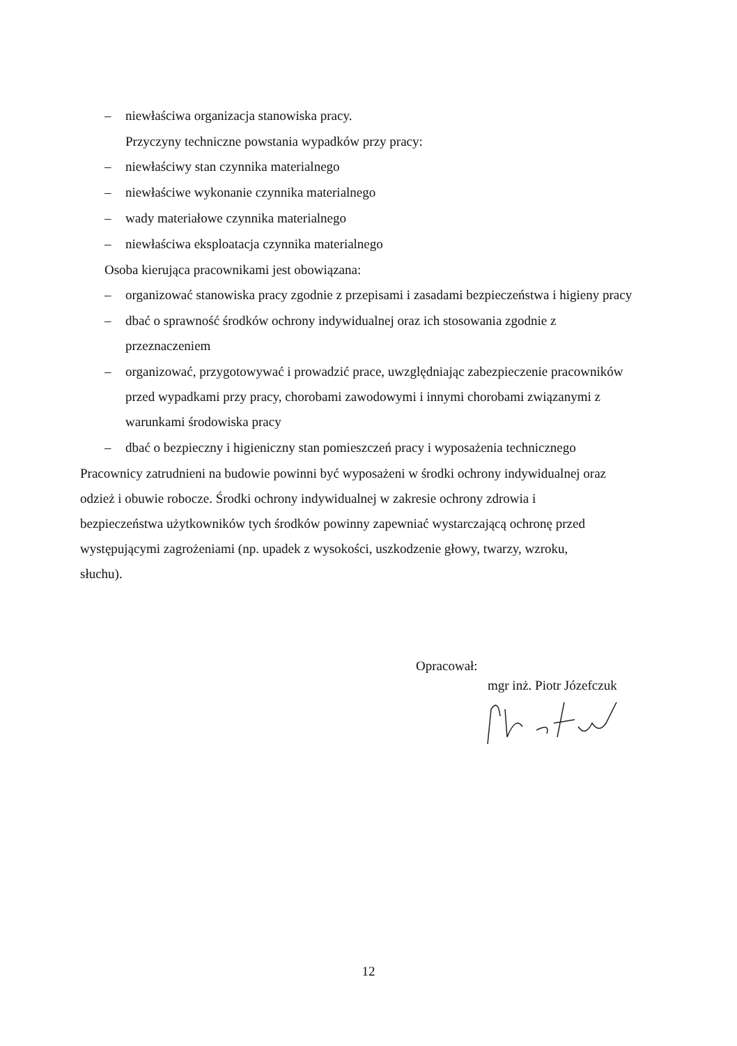– niewłaściwa organizacja stanowiska pracy.
Przyczyny techniczne powstania wypadków przy pracy:
– niewłaściwy stan czynnika materialnego
– niewłaściwe wykonanie czynnika materialnego
– wady materiałowe czynnika materialnego
– niewłaściwa eksploatacja czynnika materialnego
Osoba kierująca pracownikami jest obowiązana:
– organizować stanowiska pracy zgodnie z przepisami i zasadami bezpieczeństwa i higieny pracy
– dbać o sprawność środków ochrony indywidualnej oraz ich stosowania zgodnie z przeznaczeniem
– organizować, przygotowywać i prowadzić prace, uwzględniając zabezpieczenie pracowników przed wypadkami przy pracy, chorobami zawodowymi i innymi chorobami związanymi z warunkami środowiska pracy
– dbać o bezpieczny i higieniczny stan pomieszczeń pracy i wyposażenia technicznego
Pracownicy zatrudnieni na budowie powinni być wyposażeni w środki ochrony indywidualnej oraz odzież i obuwie robocze. Środki ochrony indywidualnej w zakresie ochrony zdrowia i bezpieczeństwa użytkowników tych środków powinny zapewniać wystarczającą ochronę przed występującymi zagrożeniami (np. upadek z wysokości, uszkodzenie głowy, twarzy, wzroku, słuchu).
Opracował:
mgr inż. Piotr Józefczuk
12